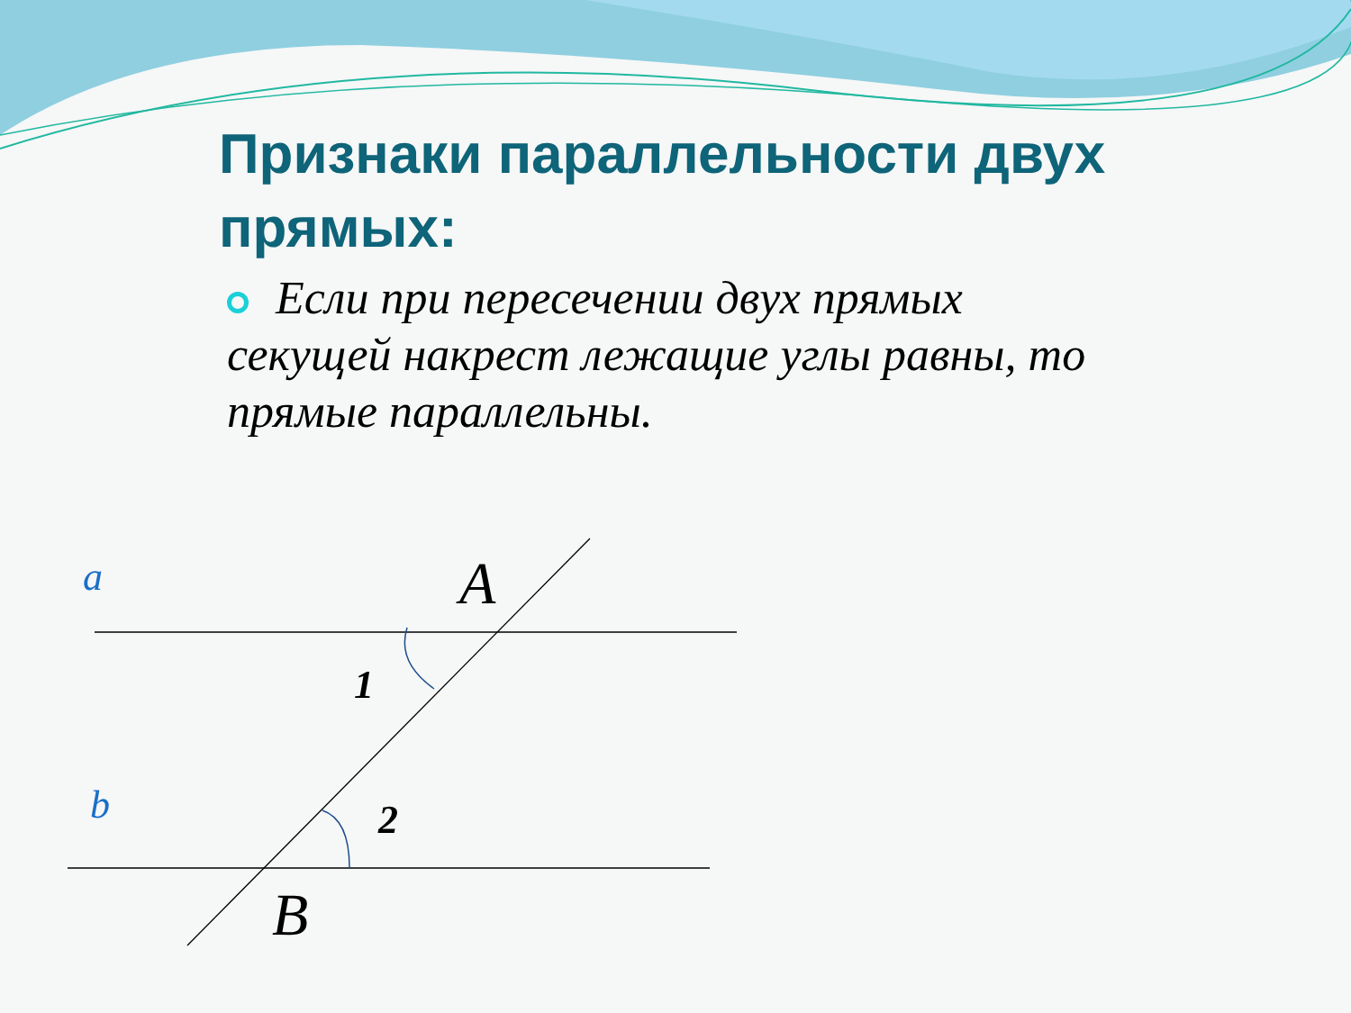Признаки параллельности двух прямых:
Если при пересечении двух прямых секущей накрест лежащие углы равны, то прямые параллельны.
a A
1
b 2
B